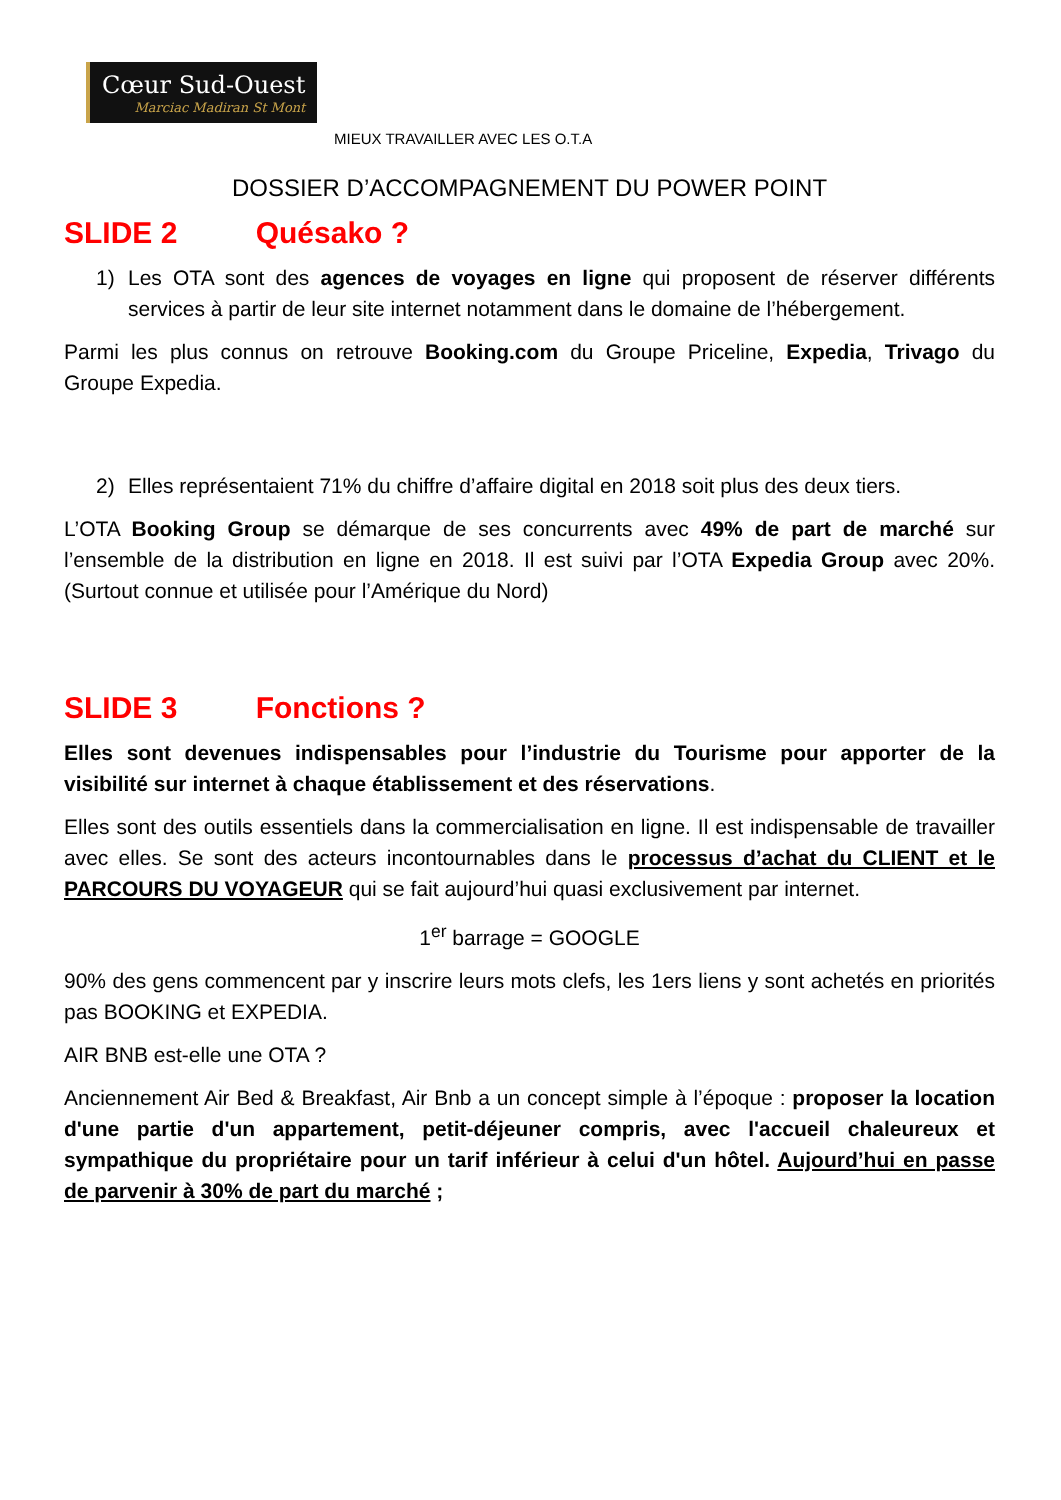Cœur Sud-Ouest Marciac Madiran St Mont
MIEUX TRAVAILLER AVEC LES O.T.A
DOSSIER D’ACCOMPAGNEMENT DU POWER POINT
SLIDE 2 Quésako ?
1) Les OTA sont des agences de voyages en ligne qui proposent de réserver différents services à partir de leur site internet notamment dans le domaine de l’hébergement.
Parmi les plus connus on retrouve Booking.com du Groupe Priceline, Expedia, Trivago du Groupe Expedia.
2) Elles représentaient 71% du chiffre d’affaire digital en 2018 soit plus des deux tiers.
L’OTA Booking Group se démarque de ses concurrents avec 49% de part de marché sur l’ensemble de la distribution en ligne en 2018. Il est suivi par l’OTA Expedia Group avec 20%. (Surtout connue et utilisée pour l’Amérique du Nord)
SLIDE 3 Fonctions ?
Elles sont devenues indispensables pour l’industrie du Tourisme pour apporter de la visibilité sur internet à chaque établissement et des réservations.
Elles sont des outils essentiels dans la commercialisation en ligne. Il est indispensable de travailler avec elles. Se sont des acteurs incontournables dans le processus d’achat du CLIENT et le PARCOURS DU VOYAGEUR qui se fait aujourd’hui quasi exclusivement par internet.
1<sup>er</sup> barrage = GOOGLE
90% des gens commencent par y inscrire leurs mots clefs, les 1ers liens y sont achetés en priorités pas BOOKING et EXPEDIA.
AIR BNB est-elle une OTA ?
Anciennement Air Bed & Breakfast, Air Bnb a un concept simple à l’époque : proposer la location d'une partie d'un appartement, petit-déjeuner compris, avec l'accueil chaleureux et sympathique du propriétaire pour un tarif inférieur à celui d'un hôtel. Aujourd’hui en passe de parvenir à 30% de part du marché ;